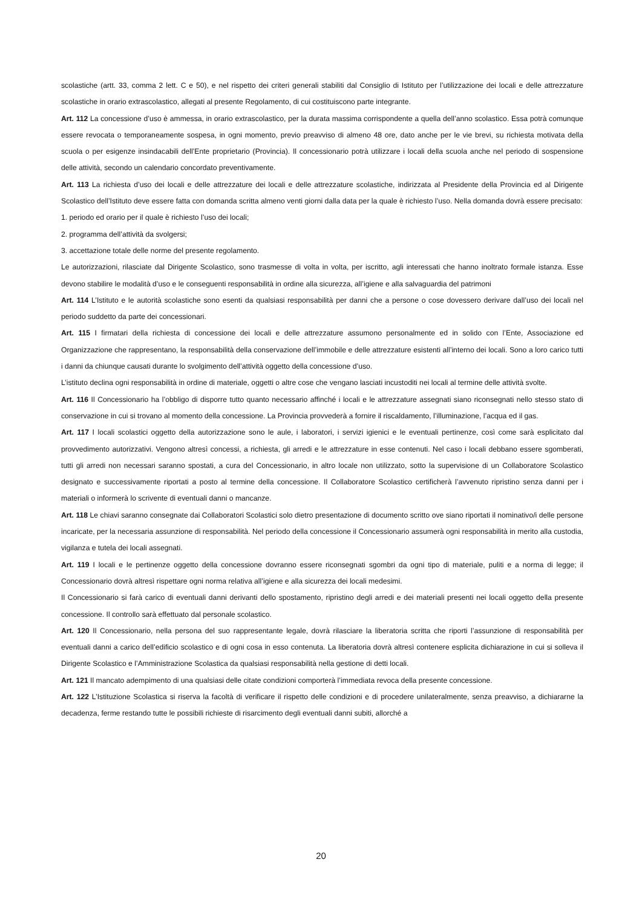scolastiche (artt. 33, comma 2 lett. C e 50), e nel rispetto dei criteri generali stabiliti dal Consiglio di Istituto per l’utilizzazione dei locali e delle attrezzature scolastiche in orario extrascolastico, allegati al presente Regolamento, di cui costituiscono parte integrante.
Art. 112 La concessione d’uso è ammessa, in orario extrascolastico, per la durata massima corrispondente a quella dell’anno scolastico. Essa potrà comunque essere revocata o temporaneamente sospesa, in ogni momento, previo preavviso di almeno 48 ore, dato anche per le vie brevi, su richiesta motivata della scuola o per esigenze insindacabili dell’Ente proprietario (Provincia). Il concessionario potrà utilizzare i locali della scuola anche nel periodo di sospensione delle attività, secondo un calendario concordato preventivamente.
Art. 113 La richiesta d’uso dei locali e delle attrezzature dei locali e delle attrezzature scolastiche, indirizzata al Presidente della Provincia ed al Dirigente Scolastico dell’Istituto deve essere fatta con domanda scritta almeno venti giorni dalla data per la quale è richiesto l’uso. Nella domanda dovrà essere precisato:
1. periodo ed orario per il quale è richiesto l’uso dei locali;
2. programma dell’attività da svolgersi;
3. accettazione totale delle norme del presente regolamento.
Le autorizzazioni, rilasciate dal Dirigente Scolastico, sono trasmesse di volta in volta, per iscritto, agli interessati che hanno inoltrato formale istanza. Esse devono stabilire le modalità d’uso e le conseguenti responsabilità in ordine alla sicurezza, all’igiene e alla salvaguardia del patrimoni
Art. 114 L’Istituto e le autorità scolastiche sono esenti da qualsiasi responsabilità per danni che a persone o cose dovessero derivare dall’uso dei locali nel periodo suddetto da parte dei concessionari.
Art. 115 I firmatari della richiesta di concessione dei locali e delle attrezzature assumono personalmente ed in solido con l’Ente, Associazione ed Organizzazione che rappresentano, la responsabilità della conservazione dell’immobile e delle attrezzature esistenti all’interno dei locali. Sono a loro carico tutti i danni da chiunque causati durante lo svolgimento dell’attività oggetto della concessione d’uso.
L’istituto declina ogni responsabilità in ordine di materiale, oggetti o altre cose che vengano lasciati incustoditi nei locali al termine delle attività svolte.
Art. 116 Il Concessionario ha l’obbligo di disporre tutto quanto necessario affinché i locali e le attrezzature assegnati siano riconsegnati nello stesso stato di conservazione in cui si trovano al momento della concessione. La Provincia provvederà a fornire il riscaldamento, l’illuminazione, l’acqua ed il gas.
Art. 117 I locali scolastici oggetto della autorizzazione sono le aule, i laboratori, i servizi igienici e le eventuali pertinenze, così come sarà esplicitato dal provvedimento autorizzativi. Vengono altresì concessi, a richiesta, gli arredi e le attrezzature in esse contenuti. Nel caso i locali debbano essere sgomberati, tutti gli arredi non necessari saranno spostati, a cura del Concessionario, in altro locale non utilizzato, sotto la supervisione di un Collaboratore Scolastico designato e successivamente riportati a posto al termine della concessione. Il Collaboratore Scolastico certificherà l’avvenuto ripristino senza danni per i materiali o informerà lo scrivente di eventuali danni o mancanze.
Art. 118 Le chiavi saranno consegnate dai Collaboratori Scolastici solo dietro presentazione di documento scritto ove siano riportati il nominativo/i delle persone incaricate, per la necessaria assunzione di responsabilità. Nel periodo della concessione il Concessionario assumerà ogni responsabilità in merito alla custodia, vigilanza e tutela dei locali assegnati.
Art. 119 I locali e le pertinenze oggetto della concessione dovranno essere riconsegnati sgombri da ogni tipo di materiale, puliti e a norma di legge; il Concessionario dovrà altresì rispettare ogni norma relativa all’igiene e alla sicurezza dei locali medesimi.
Il Concessionario si farà carico di eventuali danni derivanti dello spostamento, ripristino degli arredi e dei materiali presenti nei locali oggetto della presente concessione. Il controllo sarà effettuato dal personale scolastico.
Art. 120 Il Concessionario, nella persona del suo rappresentante legale, dovrà rilasciare la liberatoria scritta che riporti l’assunzione di responsabilità per eventuali danni a carico dell’edificio scolastico e di ogni cosa in esso contenuta. La liberatoria dovrà altresì contenere esplicita dichiarazione in cui si solleva il Dirigente Scolastico e l’Amministrazione Scolastica da qualsiasi responsabilità nella gestione di detti locali.
Art. 121 Il mancato adempimento di una qualsiasi delle citate condizioni comporterà l’immediata revoca della presente concessione.
Art. 122 L’Istituzione Scolastica si riserva la facoltà di verificare il rispetto delle condizioni e di procedere unilateralmente, senza preavviso, a dichiararne la decadenza, ferme restando tutte le possibili richieste di risarcimento degli eventuali danni subiti, allorché a
20